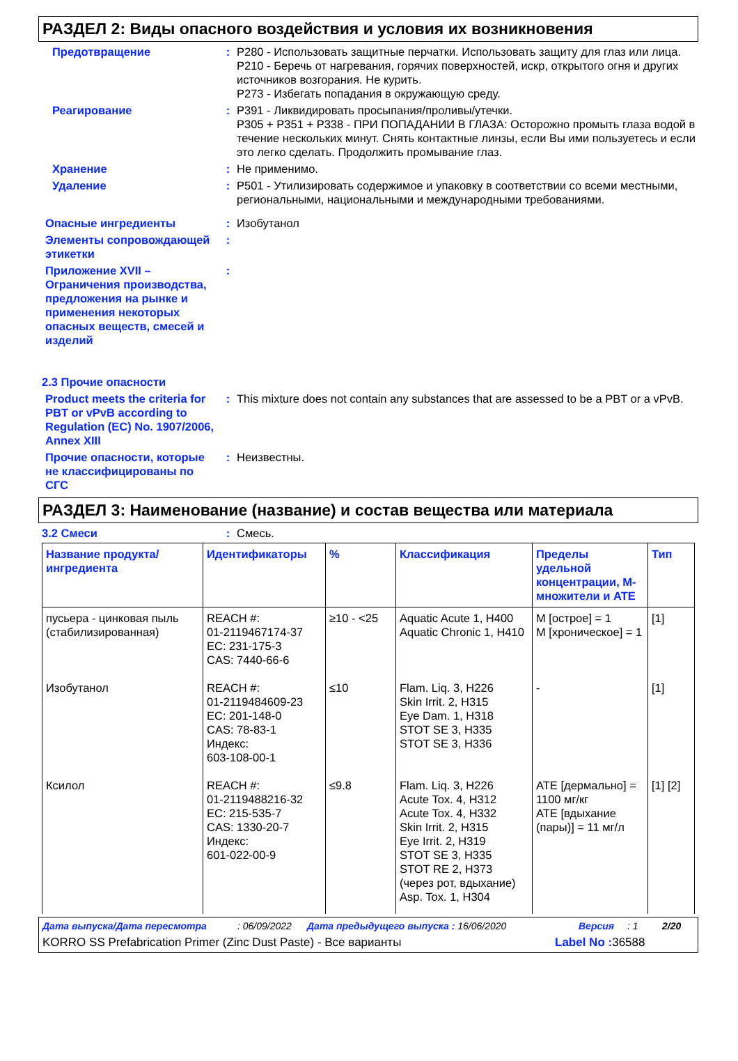РАЗДЕЛ 2: Виды опасного воздействия и условия их возникновения
Предотвращение : P280 - Использовать защитные перчатки. Использовать защиту для глаз или лица.
P210 - Беречь от нагревания, горячих поверхностей, искр, открытого огня и других источников возгорания. Не курить.
P273 - Избегать попадания в окружающую среду.
Реагирование : P391 - Ликвидировать просыпания/проливы/утечки.
P305 + P351 + P338 - ПРИ ПОПАДАНИИ В ГЛАЗА: Осторожно промыть глаза водой в течение нескольких минут. Снять контактные линзы, если Вы ими пользуетесь и если это легко сделать. Продолжить промывание глаз.
Хранение : Не применимо.
Удаление : P501 - Утилизировать содержимое и упаковку в соответствии со всеми местными, региональными, национальными и международными требованиями.
Опасные ингредиенты : Изобутанол
Элементы сопровождающей этикетки
:
Приложение XVII – Ограничения производства, предложения на рынке и применения некоторых опасных веществ, смесей и изделий
:
2.3 Прочие опасности
Product meets the criteria for PBT or vPvB according to Regulation (EC) No. 1907/2006, Annex XIII
: This mixture does not contain any substances that are assessed to be a PBT or a vPvB.
Прочие опасности, которые не классифицированы по СГС
: Неизвестны.
РАЗДЕЛ 3: Наименование (название) и состав вещества или материала
3.2 Смеси : Смесь.
| Название продукта/ ингредиента | Идентификаторы | % | Классификация | Пределы удельной концентрации, M-множители и ATE | Тип |
| --- | --- | --- | --- | --- | --- |
| пусьера - цинковая пыль (стабилизированная) | REACH #: 01-2119467174-37 EC: 231-175-3 CAS: 7440-66-6 | ≥10 - <25 | Aquatic Acute 1, H400 Aquatic Chronic 1, H410 | M [острое] = 1 M [хроническое] = 1 | [1] |
| Изобутанол | REACH #: 01-2119484609-23 EC: 201-148-0 CAS: 78-83-1 Индекс: 603-108-00-1 | ≤10 | Flam. Liq. 3, H226 Skin Irrit. 2, H315 Eye Dam. 1, H318 STOT SE 3, H335 STOT SE 3, H336 | - | [1] |
| Ксилол | REACH #: 01-2119488216-32 EC: 215-535-7 CAS: 1330-20-7 Индекс: 601-022-00-9 | ≤9.8 | Flam. Liq. 3, H226 Acute Tox. 4, H312 Acute Tox. 4, H332 Skin Irrit. 2, H315 Eye Irrit. 2, H319 STOT SE 3, H335 STOT RE 2, H373 (через рот, вдыхание) Asp. Tox. 1, H304 | ATE [дермально] = 1100 мг/кг ATE [вдыхание (пары)] = 11 мг/л | [1] [2] |
Дата выпуска/Дата пересмотра: 06/09/2022 Дата предыдущего выпуска : 16/06/2020 Версия: 1 2/20
KORRO SS Prefabrication Primer (Zinc Dust Paste) - Все варианты Label No : 36588